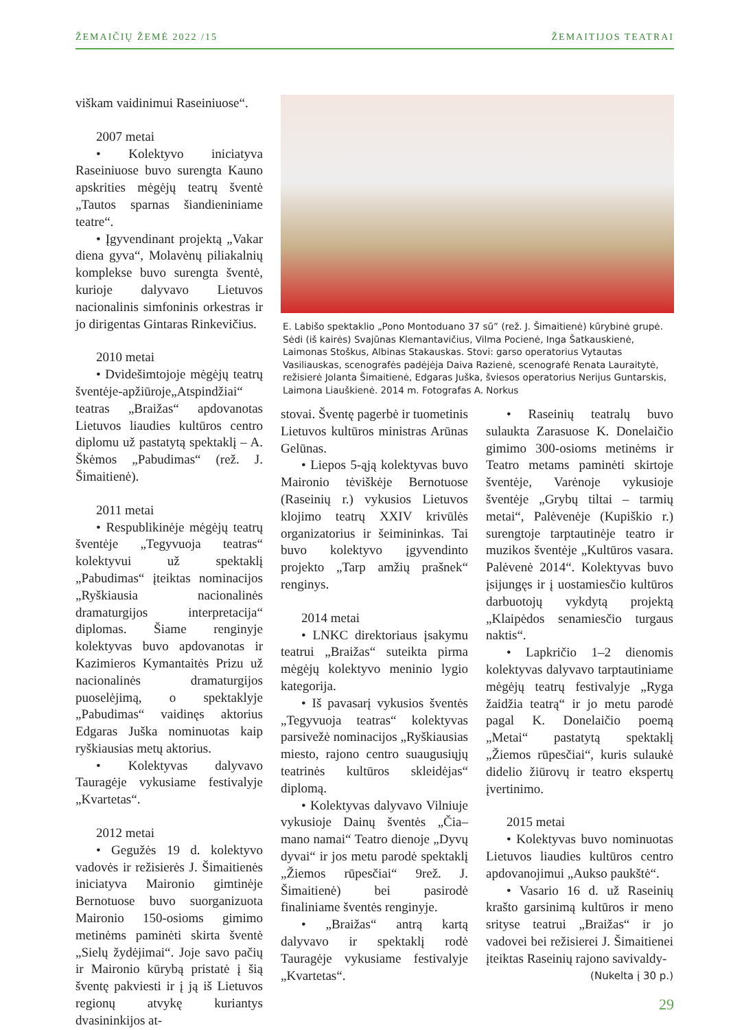ŽEMAIČIŲ ŽEMĖ 2022 /15 ŽEMAITIJOS TEATRAI
viškam vaidinimui Raseiniuose“.
2007 metai
• Kolektyvo iniciatyva Raseiniuose buvo surengta Kauno apskrities mėgėjų teatrų šventė „Tautos sparnas šiandieniniame teatre“.
• Įgyvendinant projektą „Vakar diena gyva“, Molavėnų piliakalnių komplekse buvo surengta šventė, kurioje dalyvavo Lietuvos nacionalinis simfoninis orkestras ir jo dirigentas Gintaras Rinkevičius.
2010 metai
• Dvidešimtojoje mėgėjų teatrų šventėje-apžiūroje„Atspindžiai“ teatras „Braižas“ apdovanotas Lietuvos liaudies kultūros centro diplomu už pastatytą spektaklį – A. Škėmos „Pabudimas“ (rež. J. Šimaitienė).
2011 metai
• Respublikinėje mėgėjų teatrų šventėje „Tegyvuoja teatras“ kolektyvui už spektaklį „Pabudimas“ įteiktas nominacijos „Ryškiausia nacionalinės dramaturgijos interpretacija“ diplomas. Šiame renginyje kolektyvas buvo apdovanotas ir Kazimieros Kymantaitės Prizu už nacionalinės dramaturgijos puoselėjimą, o spektaklyje „Pabudimas“ vaidinęs aktorius Edgaras Juška nominuotas kaip ryškiausias metų aktorius.
• Kolektyvas dalyvavo Tauragėje vykusiame festivalyje „Kvartetas“.
2012 metai
• Gegužės 19 d. kolektyvo vadovės ir režisierės J. Šimaitienės iniciatyva Maironio gimtinėje Bernotuose buvo suorganizuota Maironio 150-osioms gimimo metinėms paminėti skirta šventė „Sielų žydėjimai“. Joje savo pačių ir Maironio kūrybą pristatė į šią šventę pakviesti ir į ją iš Lietuvos regionų atvykę kuriantys dvasininkijos at-
E. Labišo spektaklio „Pono Montoduano 37 sū” (rež. J. Šimaitienė) kūrybinė grupė. Sėdi (iš kairės) Svajūnas Klemantavičius, Vilma Pocienė, Inga Šatkauskienė, Laimonas Stoškus, Albinas Stakauskas. Stovi: garso operatorius Vytautas Vasiliauskas, scenografės padėjėja Daiva Razienė, scenografė Renata Lauraitytė, režisierė Jolanta Šimaitienė, Edgaras Juška, šviesos operatorius Nerijus Guntarskis, Laimona Liauškienė. 2014 m. Fotografas A. Norkus
stovai. Šventę pagerbė ir tuometinis Lietuvos kultūros ministras Arūnas Gelūnas.
• Liepos 5-ąją kolektyvas buvo Maironio tėviškėje Bernotuose (Raseinių r.) vykusios Lietuvos klojimo teatrų XXIV krivūlės organizatorius ir šeimininkas. Tai buvo kolektyvo įgyvendinto projekto „Tarp amžių prašnek“ renginys.
2014 metai
• LNKC direktoriaus įsakymu teatrui „Braižas“ suteikta pirma mėgėjų kolektyvo meninio lygio kategorija.
• Iš pavasarį vykusios šventės „Tegyvuoja teatras“ kolektyvas parsivežė nominacijos „Ryškiausias miesto, rajono centro suaugusiųjų teatrinės kultūros skleidėjas“ diplomą.
• Kolektyvas dalyvavo Vilniuje vykusioje Dainų šventės „Čia– mano namai“ Teatro dienoje „Dyvų dyvai“ ir jos metu parodė spektaklį „Žiemos rūpesčiai“ 9rež. J. Šimaitienė) bei pasirodė finaliniame šventės renginyje.
• „Braižas“ antrą kartą dalyvavo ir spektaklį rodė Tauragėje vykusiame festivalyje „Kvartetas“.
• Raseinių teatralų buvo sulaukta Zarasuose K. Donelaičio gimimo 300-osioms metinėms ir Teatro metams paminėti skirtoje šventėje, Varėnoje vykusioje šventėje „Grybų tiltai – tarmių metai“, Palėvenėje (Kupiškio r.) surengtoje tarptautinėje teatro ir muzikos šventėje „Kultūros vasara. Palėvenė 2014“. Kolektyvas buvo įsijungęs ir į uostamiesčio kultūros darbuotojų vykdytą projektą „Klaipėdos senamiesčio turgaus naktis“.
• Lapkričio 1–2 dienomis kolektyvas dalyvavo tarptautiniame mėgėjų teatrų festivalyje „Ryga žaidžia teatrą“ ir jo metu parodė pagal K. Donelaičio poemą „Metai“ pastatytą spektaklį „Žiemos rūpesčiai“, kuris sulaukė didelio žiūrovų ir teatro ekspertų įvertinimo.
2015 metai
• Kolektyvas buvo nominuotas Lietuvos liaudies kultūros centro apdovanojimui „Aukso paukštė“.
• Vasario 16 d. už Raseinių krašto garsinimą kultūros ir meno srityse teatrui „Braižas“ ir jo vadovei bei režisierei J. Šimaitienei įteiktas Raseinių rajono savivaldy-
(Nukelta į 30 p.)
29